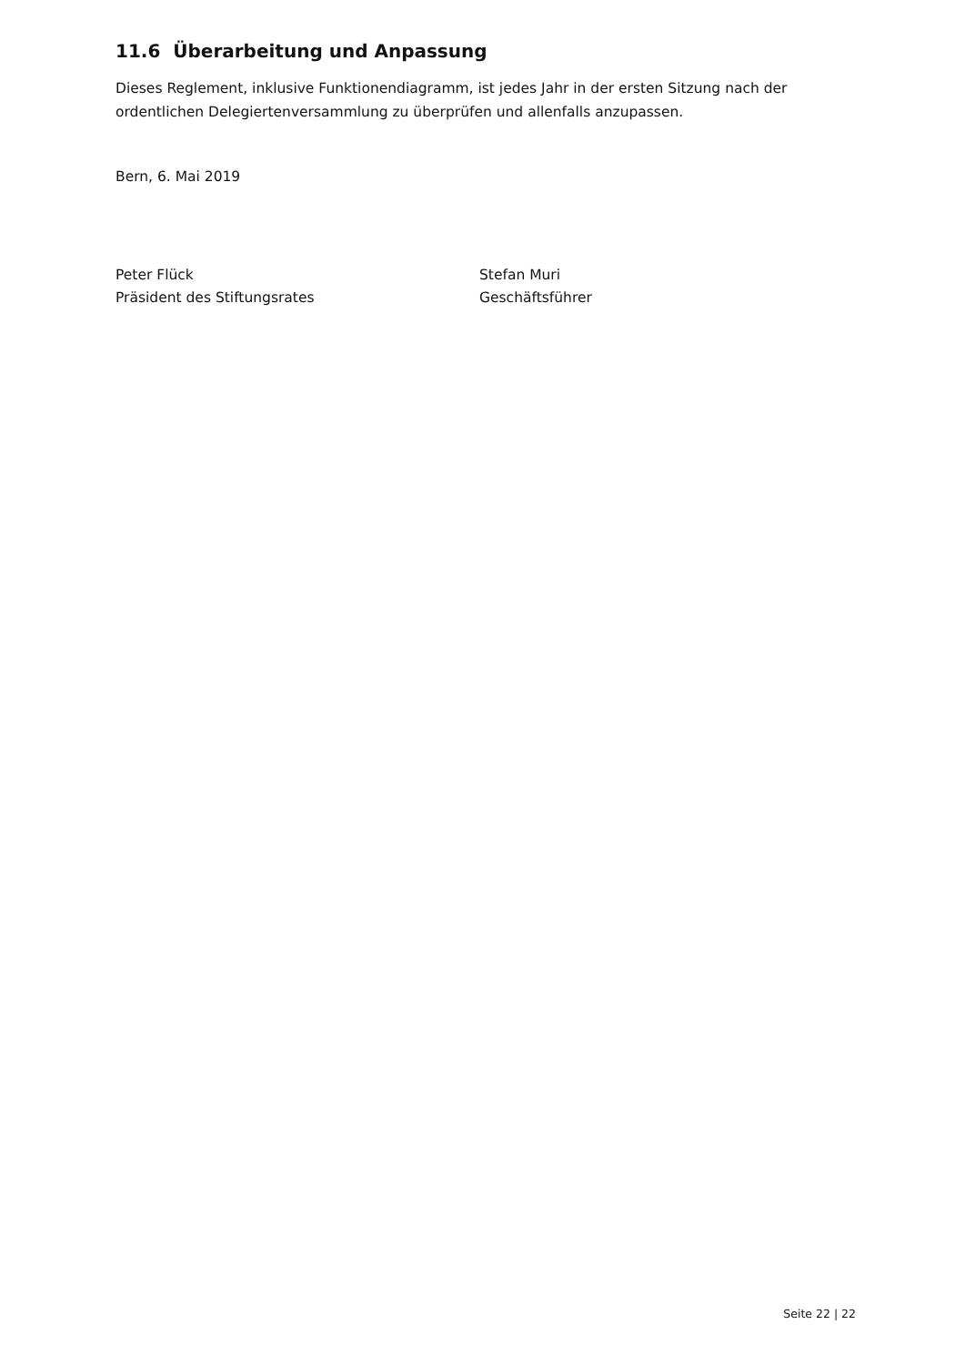11.6 Überarbeitung und Anpassung
Dieses Reglement, inklusive Funktionendiagramm, ist jedes Jahr in der ersten Sitzung nach der ordentlichen Delegiertenversammlung zu überprüfen und allenfalls anzupassen.
Bern, 6. Mai 2019
Peter Flück
Präsident des Stiftungsrates
Stefan Muri
Geschäftsführer
Seite 22 | 22